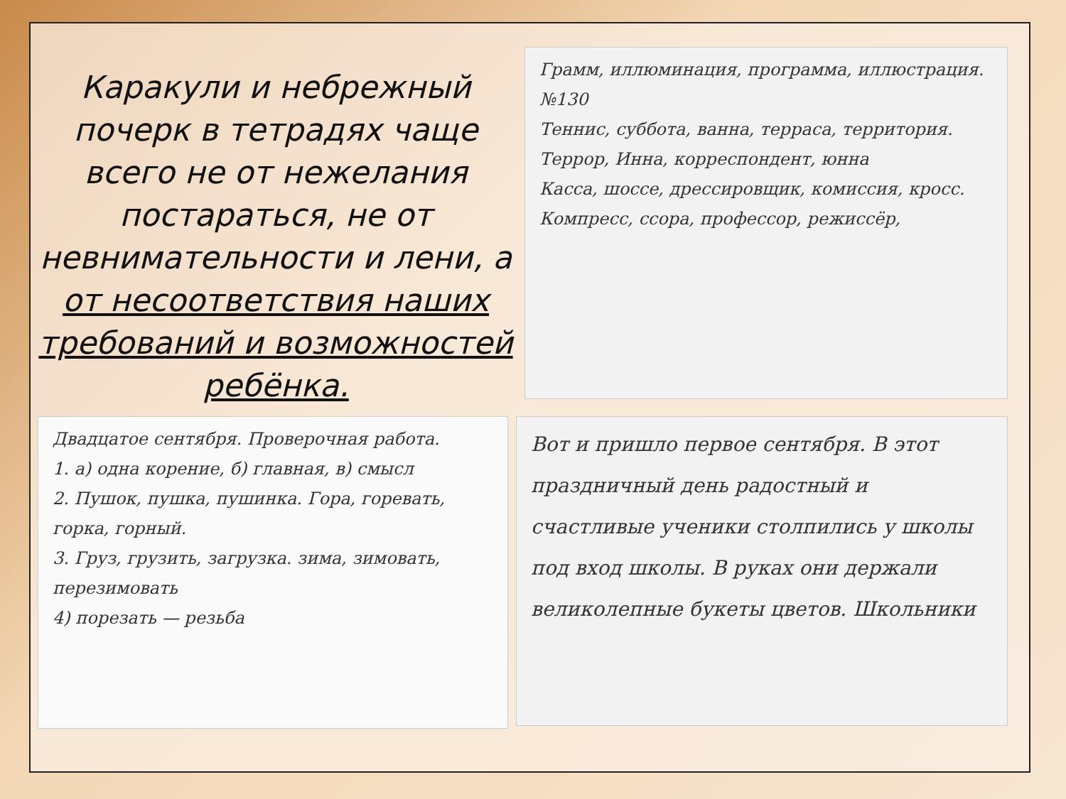Каракули и небрежный почерк в тетрадях чаще всего не от нежелания постараться, не от невнимательности и лени, а от несоответствия наших требований и возможностей ребёнка.
Грамм, иллюминация, программа, иллюстрация. №130
Теннис, суббота, ванна, терраса, территория.
Террор, Инна, корреспондент, юнна
Касса, шоссе, дрессировщик, комиссия, кросс.
Компресс, ссора, профессор, режиссёр,
Двадцатое сентября. Проверочная работа.
1. а) одна корение, б) главная, в) смысл
2. Пушок, пушка, пушинка. Гора, горевать, горка, горный.
3. Груз, грузить, загрузка. зима, зимовать, перезимовать
4) порезать — резьба
Вот и пришло первое сентября. В этот праздничный день радостный и счастливые ученики столпились у школы под вход школы. В руках они держали великолепные букеты цветов. Школьники